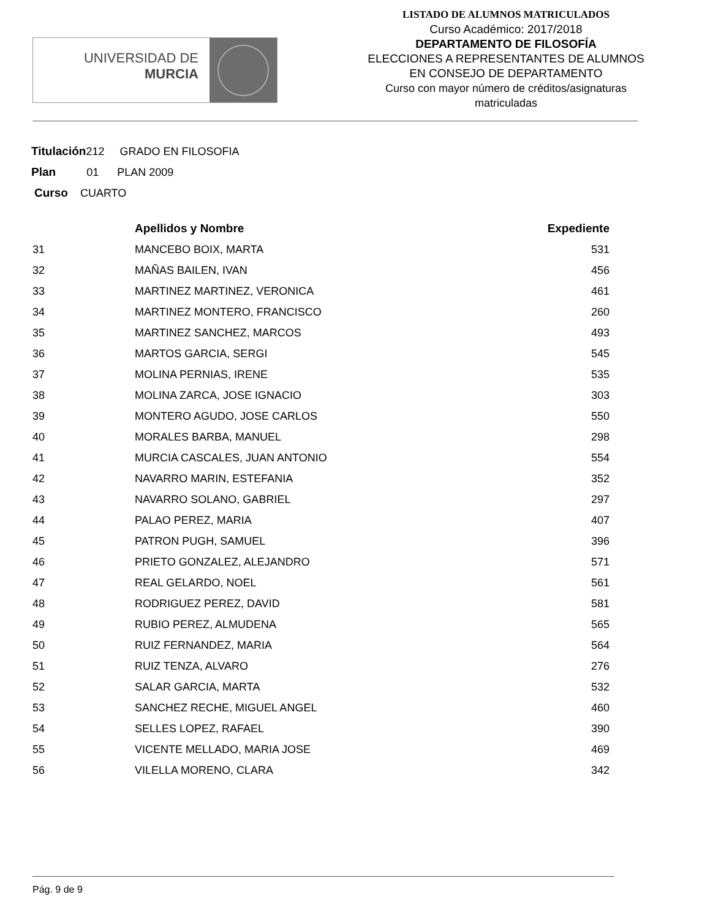UNIVERSIDAD DE
MURCIA
LISTADO DE ALUMNOS MATRICULADOS
Curso Académico: 2017/2018
DEPARTAMENTO DE FILOSOFÍA
ELECCIONES A REPRESENTANTES DE ALUMNOS
EN CONSEJO DE DEPARTAMENTO
Curso con mayor número de créditos/asignaturas
matriculadas
Titulación212 GRADO EN FILOSOFIA
Plan 01 PLAN 2009
Curso CUARTO
| | Apellidos y Nombre | Expediente |
| --- | --- | --- |
| 31 | MANCEBO BOIX, MARTA | 531 |
| 32 | MAÑAS BAILEN, IVAN | 456 |
| 33 | MARTINEZ MARTINEZ, VERONICA | 461 |
| 34 | MARTINEZ MONTERO, FRANCISCO | 260 |
| 35 | MARTINEZ SANCHEZ, MARCOS | 493 |
| 36 | MARTOS GARCIA, SERGI | 545 |
| 37 | MOLINA PERNIAS, IRENE | 535 |
| 38 | MOLINA ZARCA, JOSE IGNACIO | 303 |
| 39 | MONTERO AGUDO, JOSE CARLOS | 550 |
| 40 | MORALES BARBA, MANUEL | 298 |
| 41 | MURCIA CASCALES, JUAN ANTONIO | 554 |
| 42 | NAVARRO MARIN, ESTEFANIA | 352 |
| 43 | NAVARRO SOLANO, GABRIEL | 297 |
| 44 | PALAO PEREZ, MARIA | 407 |
| 45 | PATRON PUGH, SAMUEL | 396 |
| 46 | PRIETO GONZALEZ, ALEJANDRO | 571 |
| 47 | REAL GELARDO, NOEL | 561 |
| 48 | RODRIGUEZ PEREZ, DAVID | 581 |
| 49 | RUBIO PEREZ, ALMUDENA | 565 |
| 50 | RUIZ FERNANDEZ, MARIA | 564 |
| 51 | RUIZ TENZA, ALVARO | 276 |
| 52 | SALAR GARCIA, MARTA | 532 |
| 53 | SANCHEZ RECHE, MIGUEL ANGEL | 460 |
| 54 | SELLES LOPEZ, RAFAEL | 390 |
| 55 | VICENTE MELLADO, MARIA JOSE | 469 |
| 56 | VILELLA MORENO, CLARA | 342 |
Pág. 9 de 9